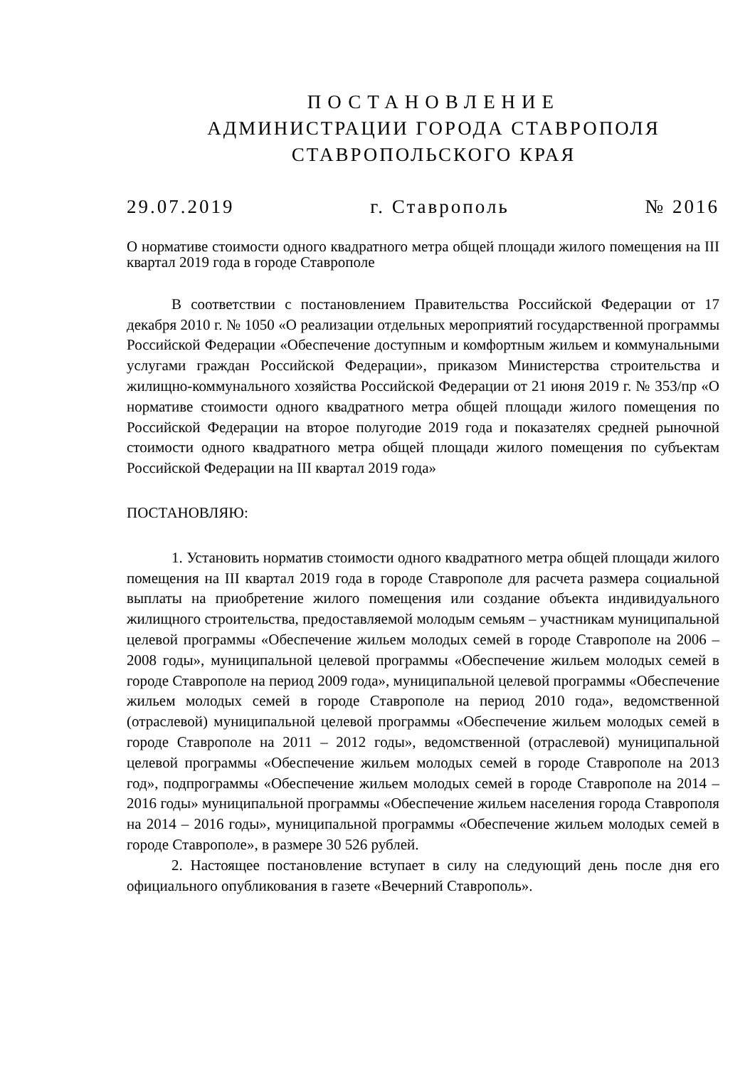ПОСТАНОВЛЕНИЕ
АДМИНИСТРАЦИИ ГОРОДА СТАВРОПОЛЯ
СТАВРОПОЛЬСКОГО КРАЯ
29.07.2019 г. Ставрополь № 2016
О нормативе стоимости одного квадратного метра общей площади жилого помещения на III квартал 2019 года в городе Ставрополе
В соответствии с постановлением Правительства Российской Федерации от 17 декабря 2010 г. № 1050 «О реализации отдельных мероприятий государственной программы Российской Федерации «Обеспечение доступным и комфортным жильем и коммунальными услугами граждан Российской Федерации», приказом Министерства строительства и жилищно-коммунального хозяйства Российской Федерации от 21 июня 2019 г. № 353/пр «О нормативе стоимости одного квадратного метра общей площади жилого помещения по Российской Федерации на второе полугодие 2019 года и показателях средней рыночной стоимости одного квадратного метра общей площади жилого помещения по субъектам Российской Федерации на III квартал 2019 года»
ПОСТАНОВЛЯЮ:
1. Установить норматив стоимости одного квадратного метра общей площади жилого помещения на III квартал 2019 года в городе Ставрополе для расчета размера социальной выплаты на приобретение жилого помещения или создание объекта индивидуального жилищного строительства, предоставляемой молодым семьям – участникам муниципальной целевой программы «Обеспечение жильем молодых семей в городе Ставрополе на 2006 – 2008 годы», муниципальной целевой программы «Обеспечение жильем молодых семей в городе Ставрополе на период 2009 года», муниципальной целевой программы «Обеспечение жильем молодых семей в городе Ставрополе на период 2010 года», ведомственной (отраслевой) муниципальной целевой программы «Обеспечение жильем молодых семей в городе Ставрополе на 2011 – 2012 годы», ведомственной (отраслевой) муниципальной целевой программы «Обеспечение жильем молодых семей в городе Ставрополе на 2013 год», подпрограммы «Обеспечение жильем молодых семей в городе Ставрополе на 2014 – 2016 годы» муниципальной программы «Обеспечение жильем населения города Ставрополя на 2014 – 2016 годы», муниципальной программы «Обеспечение жильем молодых семей в городе Ставрополе», в размере 30 526 рублей.
2. Настоящее постановление вступает в силу на следующий день после дня его официального опубликования в газете «Вечерний Ставрополь».